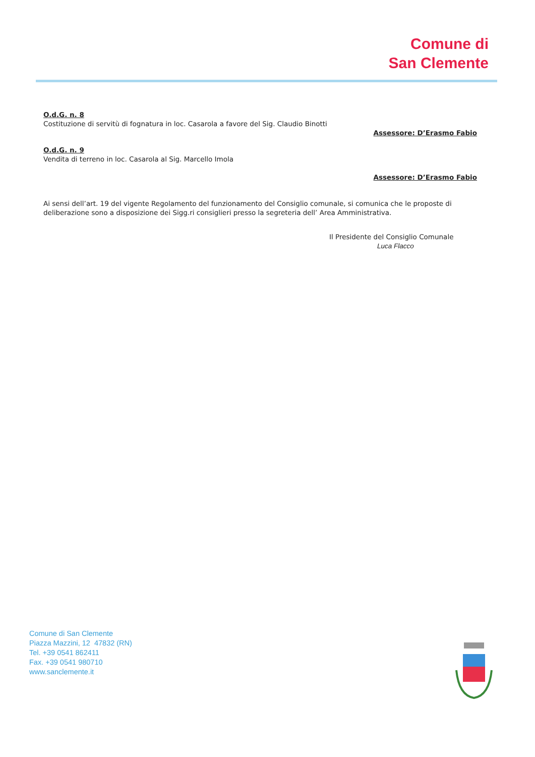Comune di
San Clemente
O.d.G. n. 8
Costituzione di servitù di fognatura in loc. Casarola a favore del Sig. Claudio Binotti
Assessore: D’Erasmo Fabio
O.d.G. n. 9
Vendita di terreno in loc. Casarola al Sig. Marcello Imola
Assessore: D’Erasmo Fabio
Ai sensi dell’art. 19 del vigente Regolamento del funzionamento del Consiglio comunale, si comunica che le proposte di deliberazione sono a disposizione dei Sigg.ri consiglieri presso la segreteria dell’ Area Amministrativa.
Il Presidente del Consiglio Comunale
Luca Flacco
Comune di San Clemente
Piazza Mazzini, 12 47832 (RN)
Tel. +39 0541 862411
Fax. +39 0541 980710
www.sanclemente.it